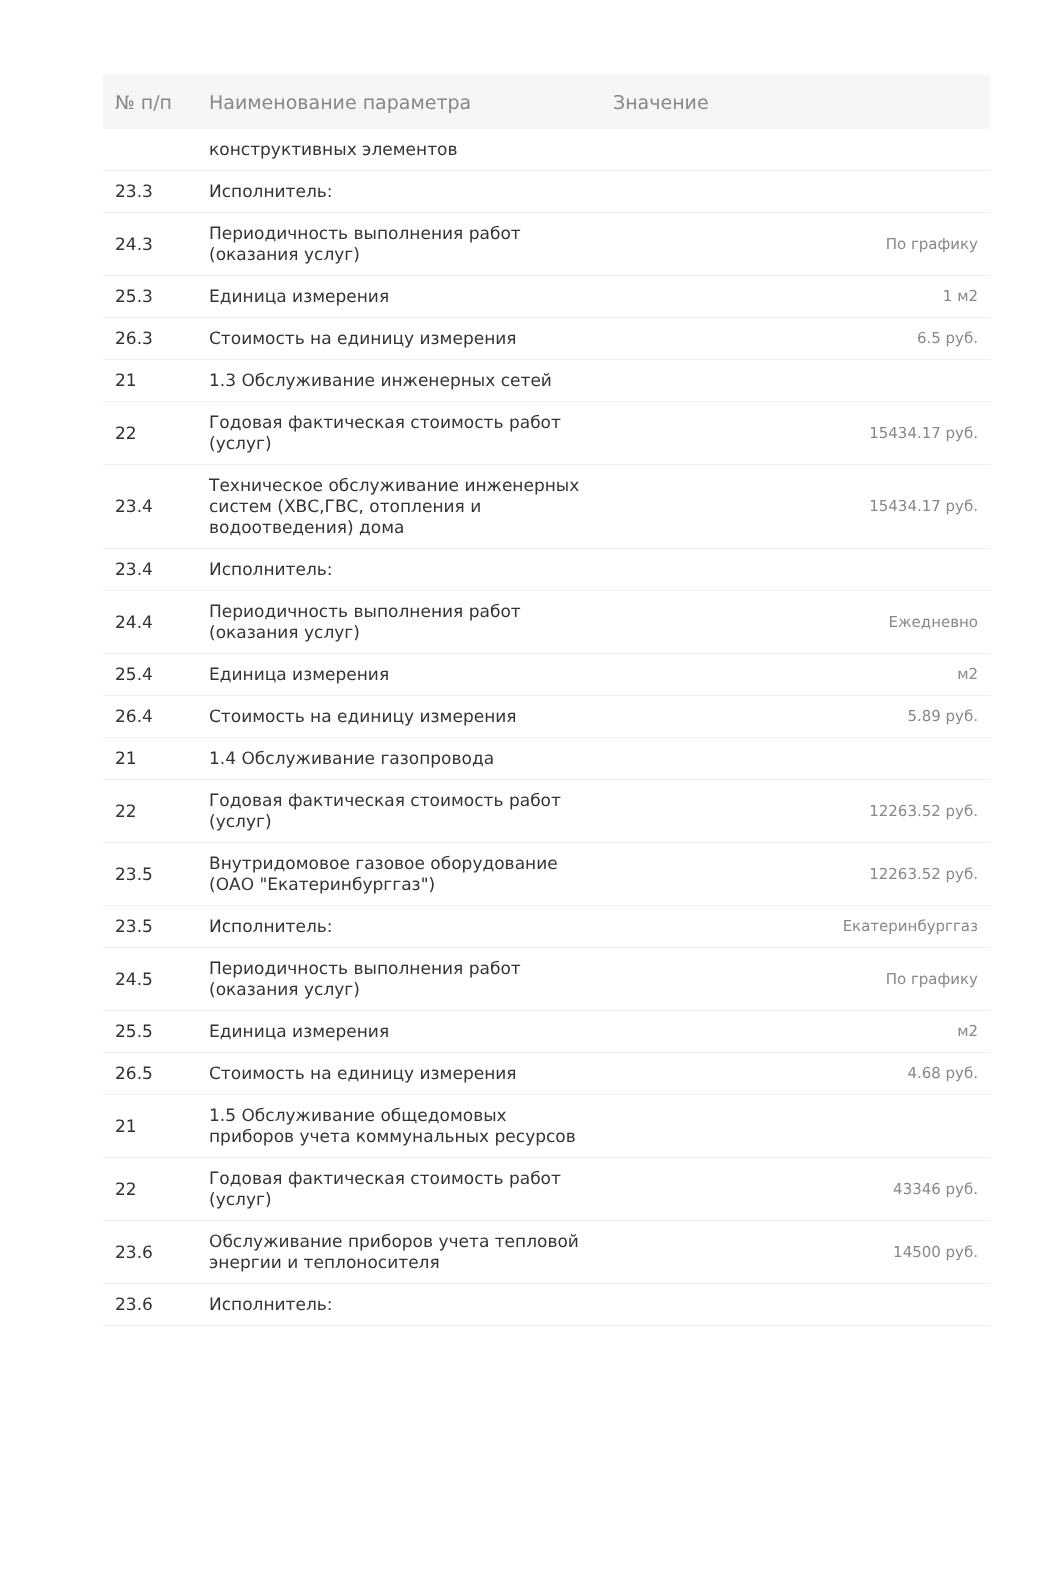| № п/п | Наименование параметра | Значение |
| --- | --- | --- |
| | конструктивных элементов | |
| 23.3 | Исполнитель: | |
| 24.3 | Периодичность выполнения работ (оказания услуг) | По графику |
| 25.3 | Единица измерения | 1 м2 |
| 26.3 | Стоимость на единицу измерения | 6.5 руб. |
| 21 | 1.3 Обслуживание инженерных сетей | |
| 22 | Годовая фактическая стоимость работ (услуг) | 15434.17 руб. |
| 23.4 | Техническое обслуживание инженерных систем (ХВС,ГВС, отопления и водоотведения) дома | 15434.17 руб. |
| 23.4 | Исполнитель: | |
| 24.4 | Периодичность выполнения работ (оказания услуг) | Ежедневно |
| 25.4 | Единица измерения | м2 |
| 26.4 | Стоимость на единицу измерения | 5.89 руб. |
| 21 | 1.4 Обслуживание газопровода | |
| 22 | Годовая фактическая стоимость работ (услуг) | 12263.52 руб. |
| 23.5 | Внутридомовое газовое оборудование (ОАО "Екатеринбурггаз") | 12263.52 руб. |
| 23.5 | Исполнитель: | Екатеринбурггаз |
| 24.5 | Периодичность выполнения работ (оказания услуг) | По графику |
| 25.5 | Единица измерения | м2 |
| 26.5 | Стоимость на единицу измерения | 4.68 руб. |
| 21 | 1.5 Обслуживание общедомовых приборов учета коммунальных ресурсов | |
| 22 | Годовая фактическая стоимость работ (услуг) | 43346 руб. |
| 23.6 | Обслуживание приборов учета тепловой энергии и теплоносителя | 14500 руб. |
| 23.6 | Исполнитель: | |